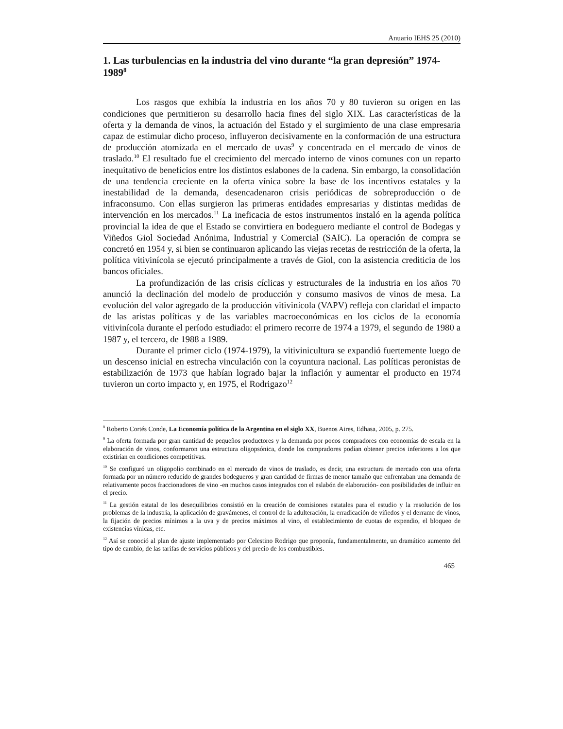Anuario IEHS 25 (2010)
1. Las turbulencias en la industria del vino durante “la gran depresión” 1974-1989<sup>8</sup>
Los rasgos que exhibía la industria en los años 70 y 80 tuvieron su origen en las condiciones que permitieron su desarrollo hacia fines del siglo XIX. Las características de la oferta y la demanda de vinos, la actuación del Estado y el surgimiento de una clase empresaria capaz de estimular dicho proceso, influyeron decisivamente en la conformación de una estructura de producción atomizada en el mercado de uvas<sup>9</sup> y concentrada en el mercado de vinos de traslado.<sup>10</sup> El resultado fue el crecimiento del mercado interno de vinos comunes con un reparto inequitativo de beneficios entre los distintos eslabones de la cadena. Sin embargo, la consolidación de una tendencia creciente en la oferta vínica sobre la base de los incentivos estatales y la inestabilidad de la demanda, desencadenaron crisis periódicas de sobreproducción o de infraconsumo. Con ellas surgieron las primeras entidades empresarias y distintas medidas de intervención en los mercados.<sup>11</sup> La ineficacia de estos instrumentos instaló en la agenda política provincial la idea de que el Estado se convirtiera en bodeguero mediante el control de Bodegas y Viñedos Giol Sociedad Anónima, Industrial y Comercial (SAIC). La operación de compra se concretó en 1954 y, si bien se continuaron aplicando las viejas recetas de restricción de la oferta, la política vitivinícola se ejecutó principalmente a través de Giol, con la asistencia crediticia de los bancos oficiales.
La profundización de las crisis cíclicas y estructurales de la industria en los años 70 anunció la declinación del modelo de producción y consumo masivos de vinos de mesa. La evolución del valor agregado de la producción vitivinícola (VAPV) refleja con claridad el impacto de las aristas políticas y de las variables macroeconómicas en los ciclos de la economía vitivinícola durante el período estudiado: el primero recorre de 1974 a 1979, el segundo de 1980 a 1987 y, el tercero, de 1988 a 1989.
Durante el primer ciclo (1974-1979), la vitivinicultura se expandió fuertemente luego de un descenso inicial en estrecha vinculación con la coyuntura nacional. Las políticas peronistas de estabilización de 1973 que habían logrado bajar la inflación y aumentar el producto en 1974 tuvieron un corto impacto y, en 1975, el Rodrigazo<sup>12</sup>
<sup>8</sup> Roberto Cortés Conde, La Economía política de la Argentina en el siglo XX, Buenos Aires, Edhasa, 2005, p. 275.
<sup>9</sup> La oferta formada por gran cantidad de pequeños productores y la demanda por pocos compradores con economías de escala en la elaboración de vinos, conformaron una estructura oligopsónica, donde los compradores podían obtener precios inferiores a los que existirían en condiciones competitivas.
<sup>10</sup> Se configuró un oligopolio combinado en el mercado de vinos de traslado, es decir, una estructura de mercado con una oferta formada por un número reducido de grandes bodegueros y gran cantidad de firmas de menor tamaño que enfrentaban una demanda de relativamente pocos fraccionadores de vino -en muchos casos integrados con el eslabón de elaboración- con posibilidades de influir en el precio.
<sup>11</sup> La gestión estatal de los desequilibrios consistió en la creación de comisiones estatales para el estudio y la resolución de los problemas de la industria, la aplicación de gravámenes, el control de la adulteración, la erradicación de viñedos y el derrame de vinos, la fijación de precios mínimos a la uva y de precios máximos al vino, el establecimiento de cuotas de expendio, el bloqueo de existencias vínicas, etc.
<sup>12</sup> Así se conoció al plan de ajuste implementado por Celestino Rodrigo que proponía, fundamentalmente, un dramático aumento del tipo de cambio, de las tarifas de servicios públicos y del precio de los combustibles.
465